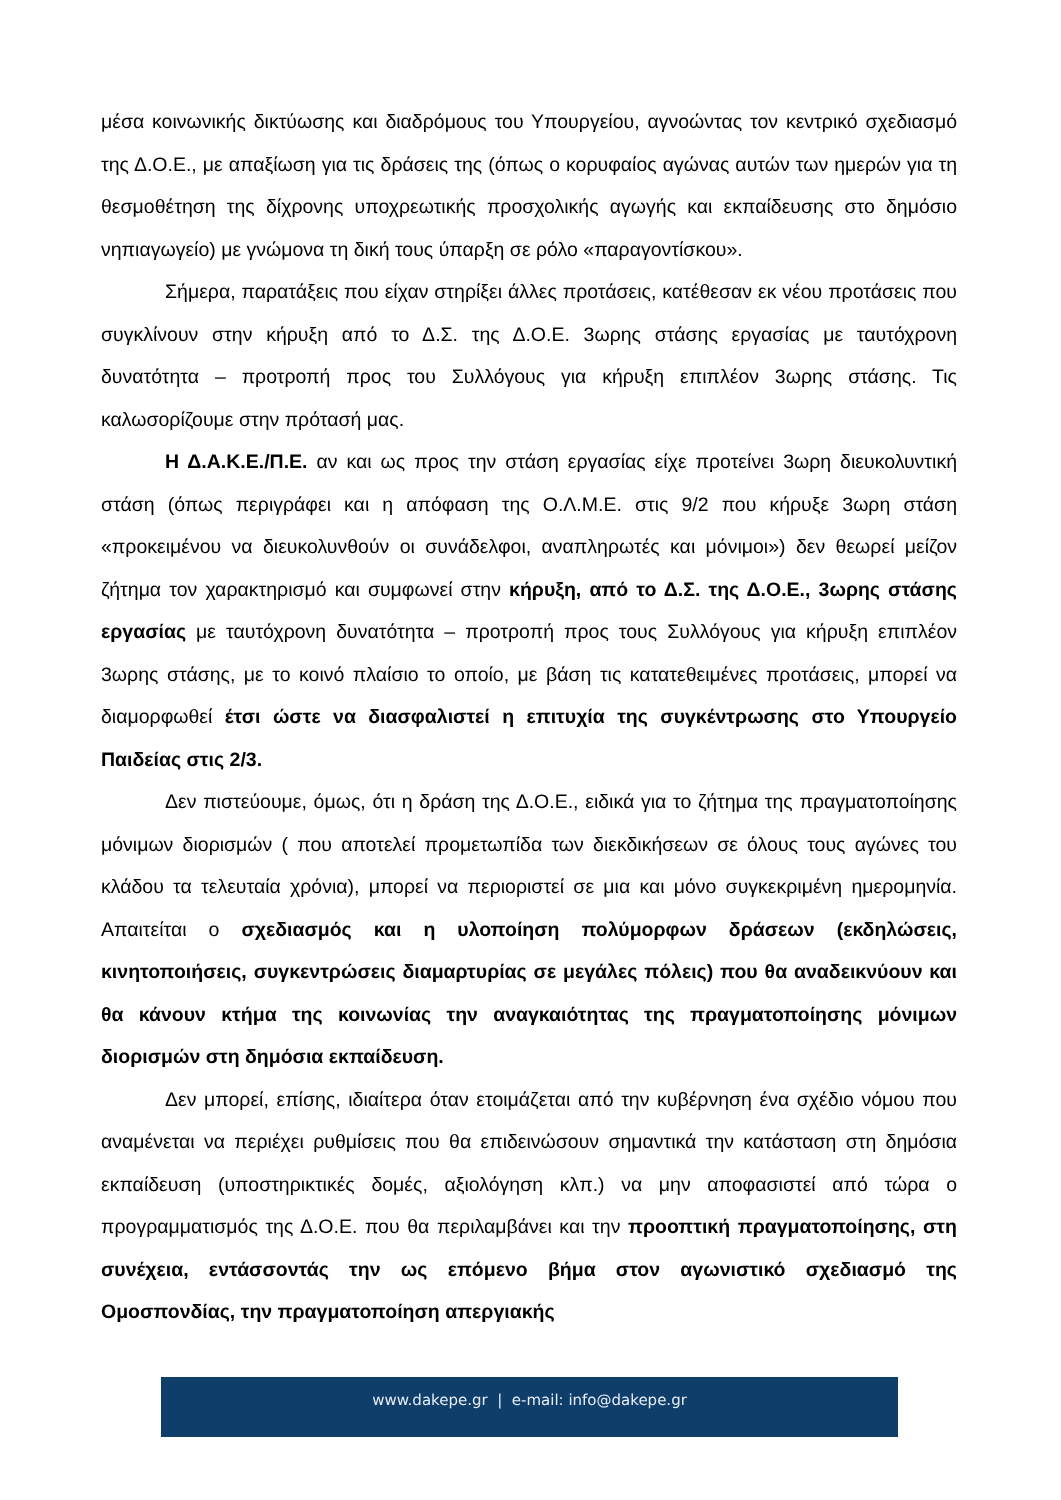μέσα κοινωνικής δικτύωσης και διαδρόμους του Υπουργείου, αγνοώντας τον κεντρικό σχεδιασμό της Δ.Ο.Ε., με απαξίωση για τις δράσεις της (όπως ο κορυφαίος αγώνας αυτών των ημερών για τη θεσμοθέτηση της δίχρονης υποχρεωτικής προσχολικής αγωγής και εκπαίδευσης στο δημόσιο νηπιαγωγείο) με γνώμονα τη δική τους ύπαρξη σε ρόλο «παραγοντίσκου».
Σήμερα, παρατάξεις που είχαν στηρίξει άλλες προτάσεις, κατέθεσαν εκ νέου προτάσεις που συγκλίνουν στην κήρυξη από το Δ.Σ. της Δ.Ο.Ε. 3ωρης στάσης εργασίας με ταυτόχρονη δυνατότητα – προτροπή προς του Συλλόγους για κήρυξη επιπλέον 3ωρης στάσης. Τις καλωσορίζουμε στην πρότασή μας.
Η Δ.Α.Κ.Ε./Π.Ε. αν και ως προς την στάση εργασίας είχε προτείνει 3ωρη διευκολυντική στάση (όπως περιγράφει και η απόφαση της Ο.Λ.Μ.Ε. στις 9/2 που κήρυξε 3ωρη στάση «προκειμένου να διευκολυνθούν οι συνάδελφοι, αναπληρωτές και μόνιμοι») δεν θεωρεί μείζον ζήτημα τον χαρακτηρισμό και συμφωνεί στην κήρυξη, από το Δ.Σ. της Δ.Ο.Ε., 3ωρης στάσης εργασίας με ταυτόχρονη δυνατότητα – προτροπή προς τους Συλλόγους για κήρυξη επιπλέον 3ωρης στάσης, με το κοινό πλαίσιο το οποίο, με βάση τις κατατεθειμένες προτάσεις, μπορεί να διαμορφωθεί έτσι ώστε να διασφαλιστεί η επιτυχία της συγκέντρωσης στο Υπουργείο Παιδείας στις 2/3.
Δεν πιστεύουμε, όμως, ότι η δράση της Δ.Ο.Ε., ειδικά για το ζήτημα της πραγματοποίησης μόνιμων διορισμών ( που αποτελεί προμετωπίδα των διεκδικήσεων σε όλους τους αγώνες του κλάδου τα τελευταία χρόνια), μπορεί να περιοριστεί σε μια και μόνο συγκεκριμένη ημερομηνία. Απαιτείται ο σχεδιασμός και η υλοποίηση πολύμορφων δράσεων (εκδηλώσεις, κινητοποιήσεις, συγκεντρώσεις διαμαρτυρίας σε μεγάλες πόλεις) που θα αναδεικνύουν και θα κάνουν κτήμα της κοινωνίας την αναγκαιότητας της πραγματοποίησης μόνιμων διορισμών στη δημόσια εκπαίδευση.
Δεν μπορεί, επίσης, ιδιαίτερα όταν ετοιμάζεται από την κυβέρνηση ένα σχέδιο νόμου που αναμένεται να περιέχει ρυθμίσεις που θα επιδεινώσουν σημαντικά την κατάσταση στη δημόσια εκπαίδευση (υποστηρικτικές δομές, αξιολόγηση κλπ.) να μην αποφασιστεί από τώρα ο προγραμματισμός της Δ.Ο.Ε. που θα περιλαμβάνει και την προοπτική πραγματοποίησης, στη συνέχεια, εντάσσοντάς την ως επόμενο βήμα στον αγωνιστικό σχεδιασμό της Ομοσπονδίας, την πραγματοποίηση απεργιακής
www.dakepe.gr | e-mail: info@dakepe.gr